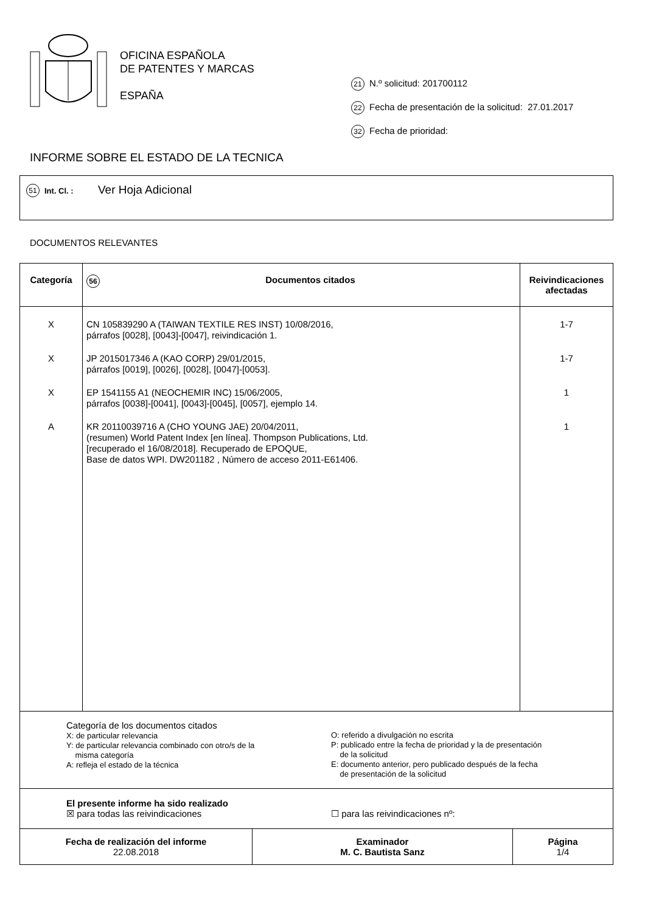OFICINA ESPAÑOLA
DE PATENTES Y MARCAS
ESPAÑA
21 N.º solicitud: 201700112
22 Fecha de presentación de la solicitud: 27.01.2017
32 Fecha de prioridad:
INFORME SOBRE EL ESTADO DE LA TECNICA
51 Int. Cl. : Ver Hoja Adicional
DOCUMENTOS RELEVANTES
| Categoría | 56 Documentos citados | Reivindicaciones afectadas |
| --- | --- | --- |
| X X X A | CN 105839290 A (TAIWAN TEXTILE RES INST) 10/08/2016, párrafos [0028], [0043]-[0047], reivindicación 1. JP 2015017346 A (KAO CORP) 29/01/2015, párrafos [0019], [0026], [0028], [0047]-[0053]. EP 1541155 A1 (NEOCHEMIR INC) 15/06/2005, párrafos [0038]-[0041], [0043]-[0045], [0057], ejemplo 14. KR 20110039716 A (CHO YOUNG JAE) 20/04/2011, (resumen) World Patent Index [en línea]. Thompson Publications, Ltd. [recuperado el 16/08/2018]. Recuperado de EPOQUE, Base de datos WPI. DW201182 , Número de acceso 2011-E61406. | 1-7 1-7 1 1 |
| Categoría de los documentos citados X: de particular relevancia Y: de particular relevancia combinado con otro/s de la misma categoría A: refleja el estado de la técnica O: referido a divulgación no escrita P: publicado entre la fecha de prioridad y la de presentación de la solicitud E: documento anterior, pero publicado después de la fecha de presentación de la solicitud | | |
| El presente informe ha sido realizado ☒ para todas las reivindicaciones ☐ para las reivindicaciones nº: | | |
| Fecha de realización del informe 22.08.2018 | Examinador M. C. Bautista Sanz | Página 1/4 |